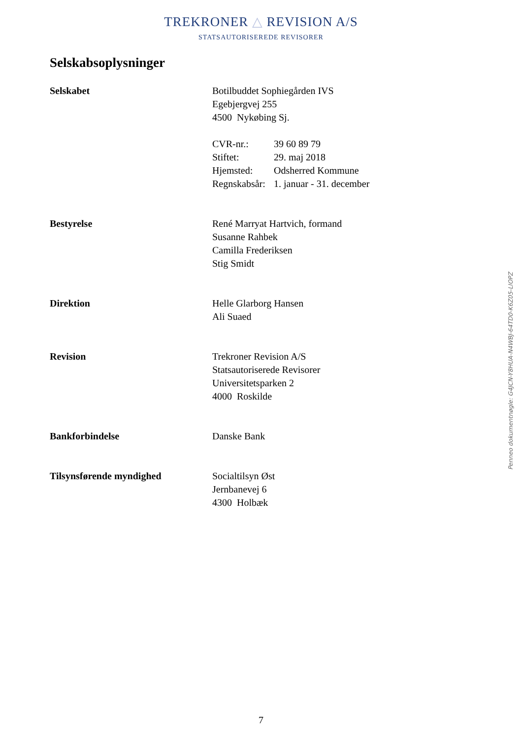TREKRONER △ REVISION A/S
STATSAUTORISEREDE REVISORER
Selskabsoplysninger
Selskabet Botilbuddet Sophiegården IVS
Egebjergvej 255
4500 Nykøbing Sj.
CVR-nr.: 39 60 89 79 Stiftet: 29. maj 2018 Hjemsted: Odsherred Kommune Regnskabsår: 1. januar - 31. december
Bestyrelse René Marryat Hartvich, formand
Susanne Rahbek
Camilla Frederiksen
Stig Smidt
Direktion Helle Glarborg Hansen
Ali Suaed
Revision Trekroner Revision A/S
Statsautoriserede Revisorer
Universitetsparken 2
4000 Roskilde
Bankforbindelse Danske Bank
Tilsynsførende myndighed Socialtilsyn Øst
Jernbanevej 6
4300 Holbæk
Penneo dokumentnøgle: G4JCN-Y8HUA-N4WBJ-64TD0-K6Z05-LIOPZ
7